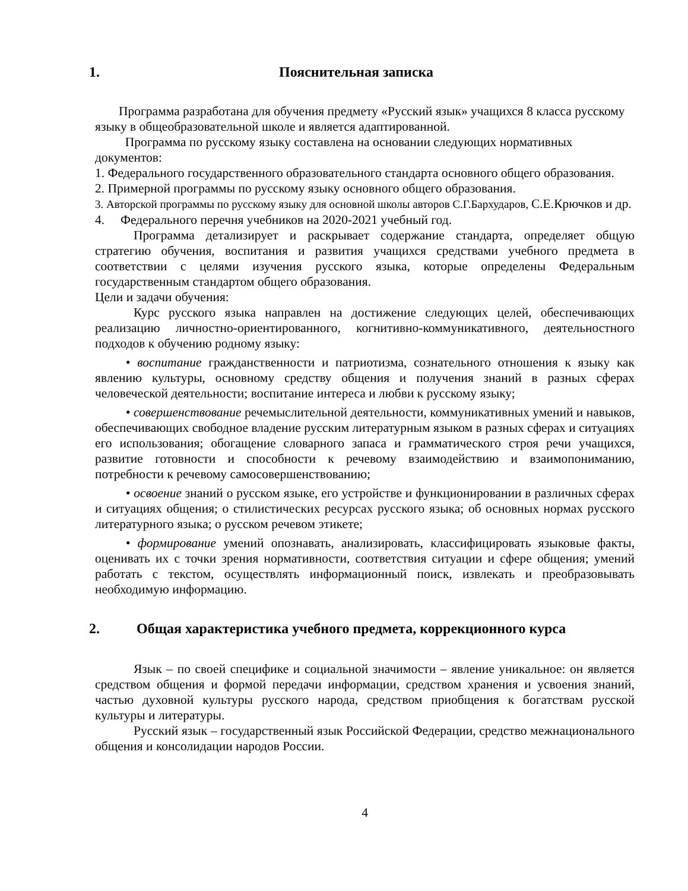1. Пояснительная записка
Программа разработана для обучения предмету «Русский язык» учащихся 8 класса русскому языку в общеобразовательной школе и является адаптированной.
Программа по русскому языку составлена на основании следующих нормативных документов:
1. Федерального государственного образовательного стандарта основного общего образования.
2. Примерной программы по русскому языку основного общего образования.
3. Авторской программы по русскому языку для основной школы авторов С.Г.Бархударов, С.Е.Крючков и др.
4. Федерального перечня учебников на 2020-2021 учебный год.
Программа детализирует и раскрывает содержание стандарта, определяет общую стратегию обучения, воспитания и развития учащихся средствами учебного предмета в соответствии с целями изучения русского языка, которые определены Федеральным государственным стандартом общего образования.
Цели и задачи обучения:
Курс русского языка направлен на достижение следующих целей, обеспечивающих реализацию личностно-ориентированного, когнитивно-коммуникативного, деятельностного подходов к обучению родному языку:
• воспитание гражданственности и патриотизма, сознательного отношения к языку как явлению культуры, основному средству общения и получения знаний в разных сферах человеческой деятельности; воспитание интереса и любви к русскому языку;
• совершенствование речемыслительной деятельности, коммуникативных умений и навыков, обеспечивающих свободное владение русским литературным языком в разных сферах и ситуациях его использования; обогащение словарного запаса и грамматического строя речи учащихся, развитие готовности и способности к речевому взаимодействию и взаимопониманию, потребности к речевому самосовершенствованию;
• освоение знаний о русском языке, его устройстве и функционировании в различных сферах и ситуациях общения; о стилистических ресурсах русского языка; об основных нормах русского литературного языка; о русском речевом этикете;
• формирование умений опознавать, анализировать, классифицировать языковые факты, оценивать их с точки зрения нормативности, соответствия ситуации и сфере общения; умений работать с текстом, осуществлять информационный поиск, извлекать и преобразовывать необходимую информацию.
2. Общая характеристика учебного предмета, коррекционного курса
Язык – по своей специфике и социальной значимости – явление уникальное: он является средством общения и формой передачи информации, средством хранения и усвоения знаний, частью духовной культуры русского народа, средством приобщения к богатствам русской культуры и литературы.
Русский язык – государственный язык Российской Федерации, средство межнационального общения и консолидации народов России.
4